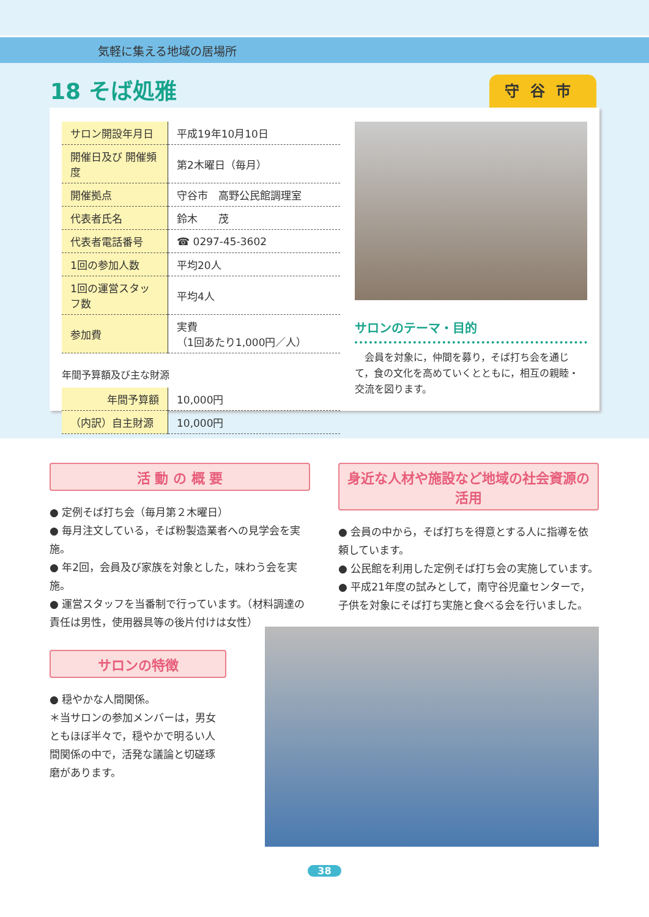気軽に集える地域の居場所
18 そば処雅 守谷市
| サロン開設年月日 | 平成19年10月10日 |
| 開催日及び 開催頻度 | 第2木曜日（毎月） |
| 開催拠点 | 守谷市 高野公民館調理室 |
| 代表者氏名 | 鈴木 茂 |
| 代表者電話番号 | ☎ 0297-45-3602 |
| 1回の参加人数 | 平均20人 |
| 1回の運営スタッフ数 | 平均4人 |
| 参加費 | 実費 （1回あたり1,000円／人） |
年間予算額及び主な財源
| 年間予算額 | 10,000円 |
| （内訳）自主財源 | 10,000円 |
サロンのテーマ・目的
　会員を対象に，仲間を募り，そば打ち会を通じて，食の文化を高めていくとともに，相互の親睦・交流を図ります。
活 動 の 概 要
● 定例そば打ち会（毎月第２木曜日）
● 毎月注文している，そば粉製造業者への見学会を実施。
● 年2回，会員及び家族を対象とした，味わう会を実施。
● 運営スタッフを当番制で行っています。（材料調達の責任は男性，使用器具等の後片付けは女性）
サロンの特徴
● 穏やかな人間関係。
＊当サロンの参加メンバーは，男女ともほぼ半々で，穏やかで明るい人間関係の中で，活発な議論と切磋琢磨があります。
身近な人材や施設など地域の社会資源の活用
● 会員の中から，そば打ちを得意とする人に指導を依頼しています。
● 公民館を利用した定例そば打ち会の実施しています。
● 平成21年度の試みとして，南守谷児童センターで，子供を対象にそば打ち実施と食べる会を行いました。
38